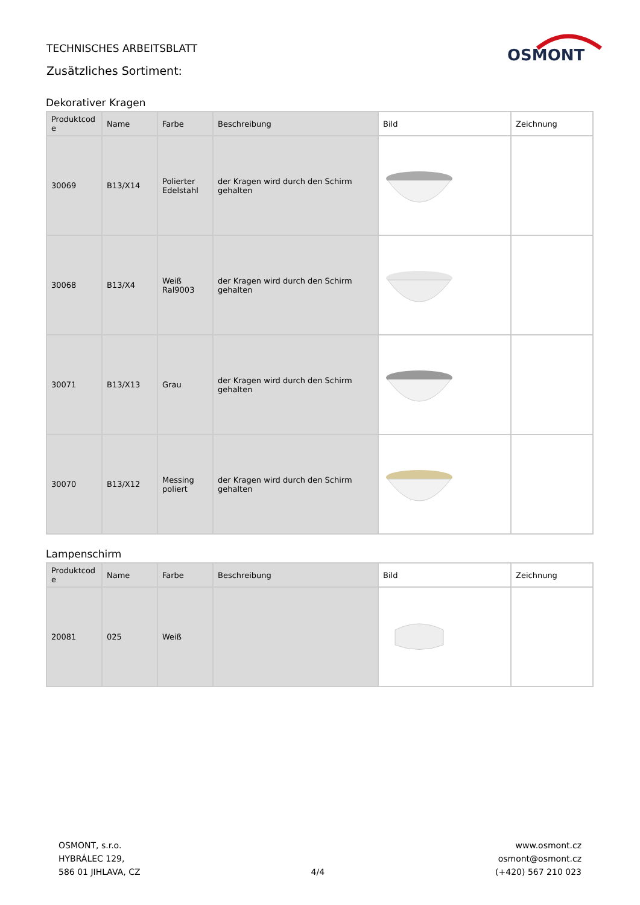TECHNISCHES ARBEITSBLATT
Zusätzliches Sortiment:
OSMONT
Dekorativer Kragen
| Produktcod e | Name | Farbe | Beschreibung | Bild | Zeichnung |
| --- | --- | --- | --- | --- | --- |
| 30069 | B13/X14 | Polierter Edelstahl | der Kragen wird durch den Schirm gehalten | | |
| 30068 | B13/X4 | Weiß Ral9003 | der Kragen wird durch den Schirm gehalten | | |
| 30071 | B13/X13 | Grau | der Kragen wird durch den Schirm gehalten | | |
| 30070 | B13/X12 | Messing poliert | der Kragen wird durch den Schirm gehalten | | |
Lampenschirm
| Produktcod e | Name | Farbe | Beschreibung | Bild | Zeichnung |
| --- | --- | --- | --- | --- | --- |
| 20081 | 025 | Weiß | | | |
OSMONT, s.r.o.
HYBRÁLEC 129,
586 01 JIHLAVA, CZ
4/4
www.osmont.cz
osmont@osmont.cz
(+420) 567 210 023